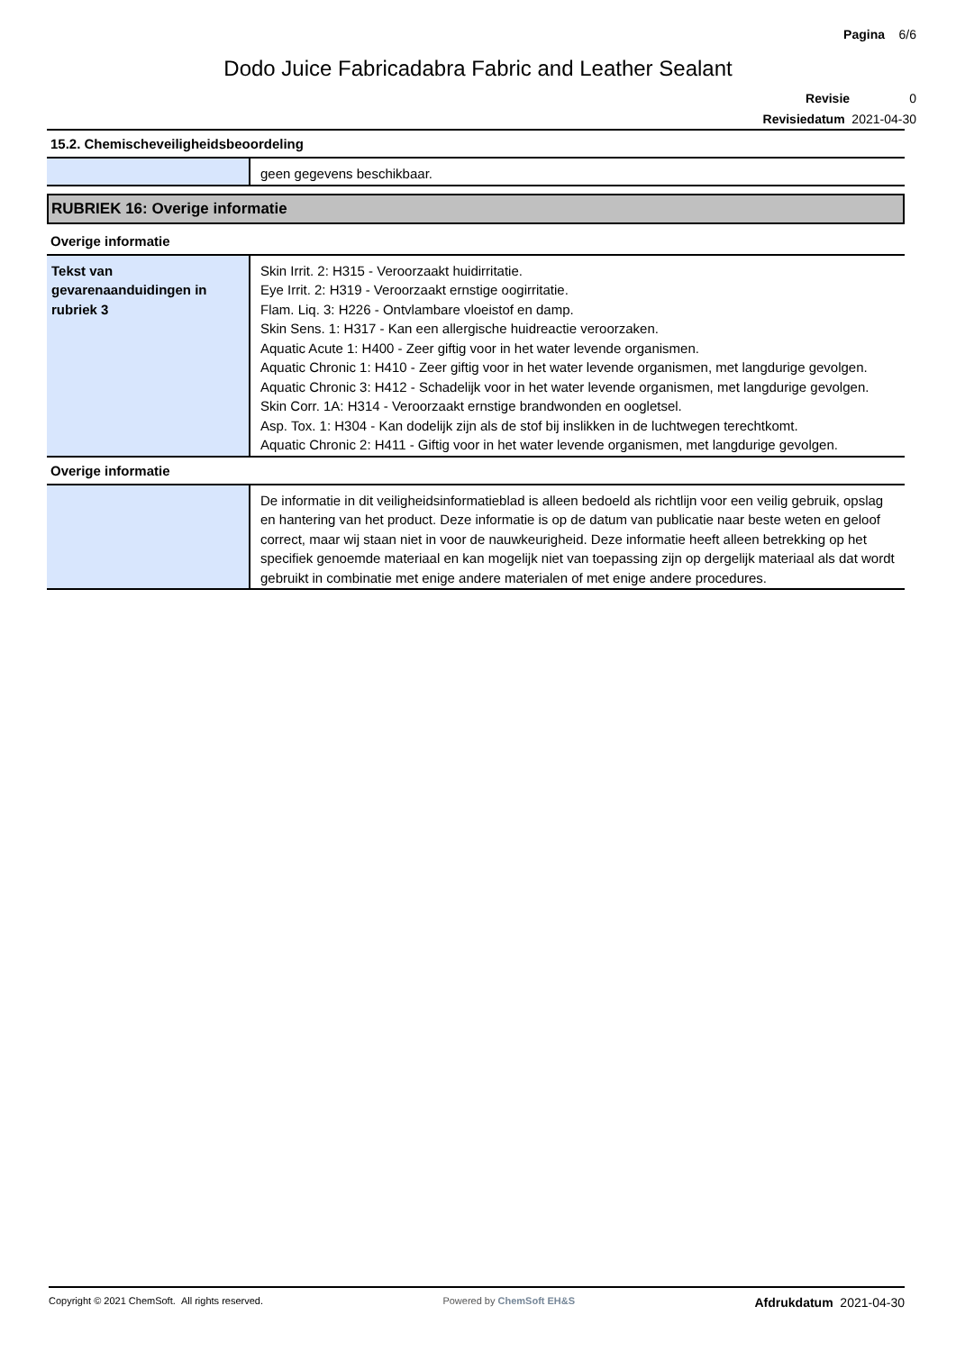Pagina 6/6
Dodo Juice Fabricadabra Fabric and Leather Sealant
Revisie 0
Revisiedatum 2021-04-30
15.2. Chemischeveiligheidsbeoordeling
| | geen gegevens beschikbaar. |
RUBRIEK 16: Overige informatie
Overige informatie
| Tekst van gevarenaanduidingen in rubriek 3 | Skin Irrit. 2: H315 - Veroorzaakt huidirritatie. Eye Irrit. 2: H319 - Veroorzaakt ernstige oogirritatie. Flam. Liq. 3: H226 - Ontvlambare vloeistof en damp. Skin Sens. 1: H317 - Kan een allergische huidreactie veroorzaken. Aquatic Acute 1: H400 - Zeer giftig voor in het water levende organismen. Aquatic Chronic 1: H410 - Zeer giftig voor in het water levende organismen, met langdurige gevolgen. Aquatic Chronic 3: H412 - Schadelijk voor in het water levende organismen, met langdurige gevolgen. Skin Corr. 1A: H314 - Veroorzaakt ernstige brandwonden en oogletsel. Asp. Tox. 1: H304 - Kan dodelijk zijn als de stof bij inslikken in de luchtwegen terechtkomt. Aquatic Chronic 2: H411 - Giftig voor in het water levende organismen, met langdurige gevolgen. |
Overige informatie
| | De informatie in dit veiligheidsinformatieblad is alleen bedoeld als richtlijn voor een veilig gebruik, opslag en hantering van het product. Deze informatie is op de datum van publicatie naar beste weten en geloof correct, maar wij staan niet in voor de nauwkeurigheid. Deze informatie heeft alleen betrekking op het specifiek genoemde materiaal en kan mogelijk niet van toepassing zijn op dergelijk materiaal als dat wordt gebruikt in combinatie met enige andere materialen of met enige andere procedures. |
Copyright © 2021 ChemSoft. All rights reserved. Powered by ChemSoft EH&S Afdrukdatum 2021-04-30